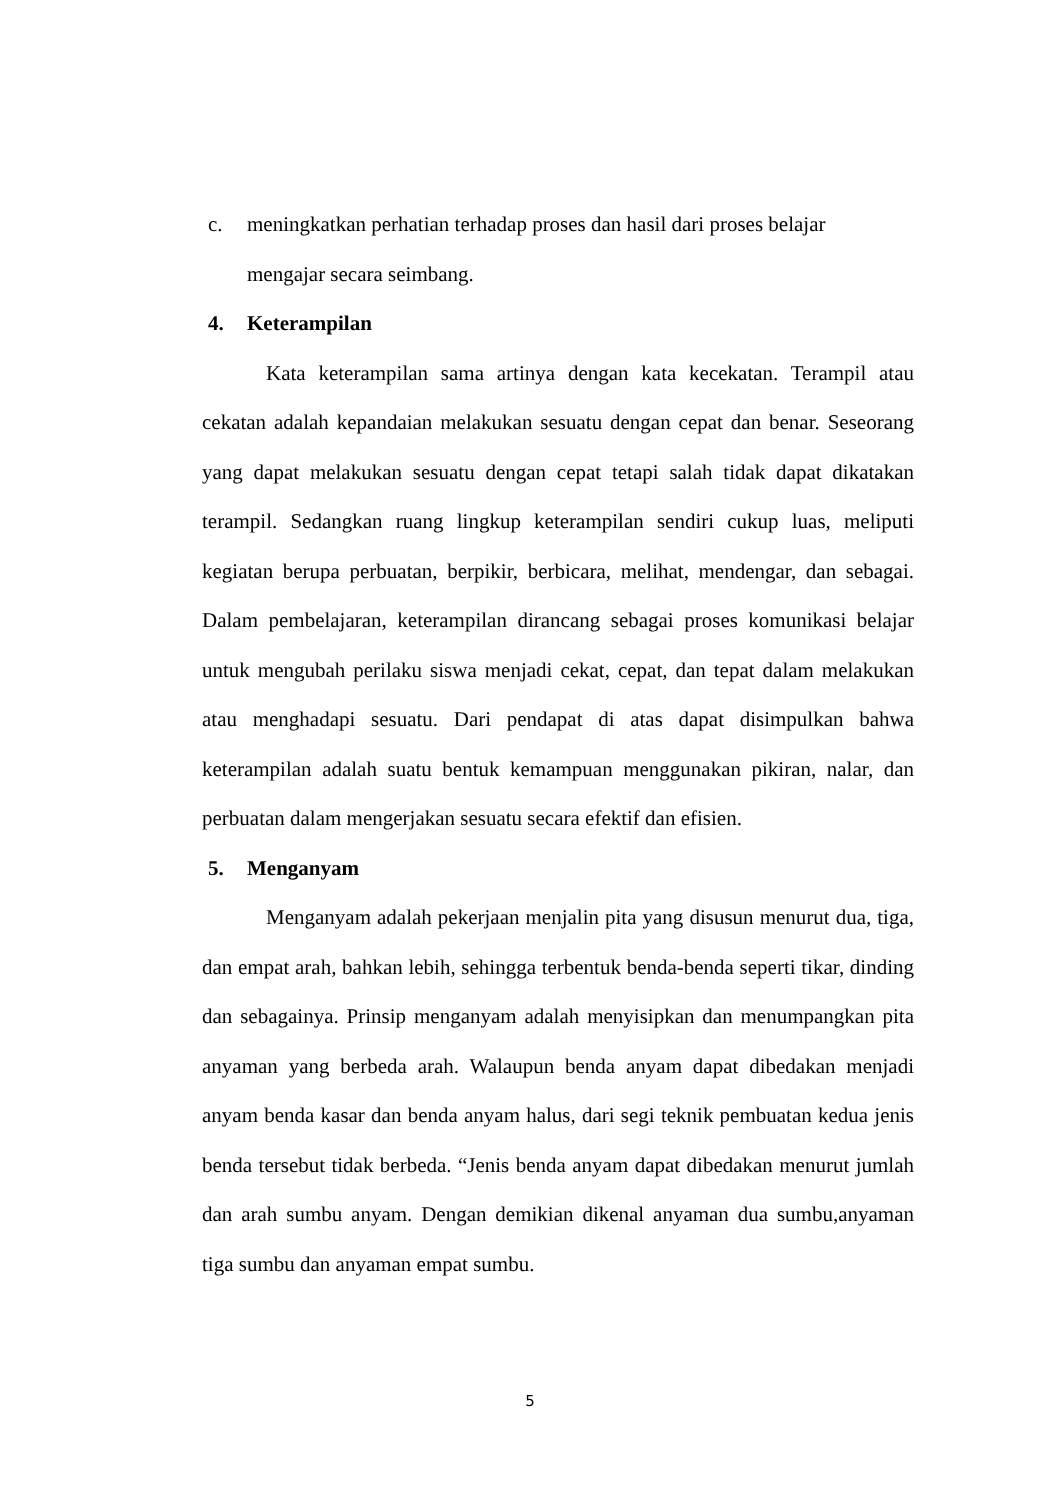c. meningkatkan perhatian terhadap proses dan hasil dari proses belajar
mengajar secara seimbang.
4. Keterampilan
Kata keterampilan sama artinya dengan kata kecekatan. Terampil atau cekatan adalah kepandaian melakukan sesuatu dengan cepat dan benar. Seseorang yang dapat melakukan sesuatu dengan cepat tetapi salah tidak dapat dikatakan terampil. Sedangkan ruang lingkup keterampilan sendiri cukup luas, meliputi kegiatan berupa perbuatan, berpikir, berbicara, melihat, mendengar, dan sebagai. Dalam pembelajaran, keterampilan dirancang sebagai proses komunikasi belajar untuk mengubah perilaku siswa menjadi cekat, cepat, dan tepat dalam melakukan atau menghadapi sesuatu. Dari pendapat di atas dapat disimpulkan bahwa keterampilan adalah suatu bentuk kemampuan menggunakan pikiran, nalar, dan perbuatan dalam mengerjakan sesuatu secara efektif dan efisien.
5. Menganyam
Menganyam adalah pekerjaan menjalin pita yang disusun menurut dua, tiga, dan empat arah, bahkan lebih, sehingga terbentuk benda-benda seperti tikar, dinding dan sebagainya. Prinsip menganyam adalah menyisipkan dan menumpangkan pita anyaman yang berbeda arah. Walaupun benda anyam dapat dibedakan menjadi anyam benda kasar dan benda anyam halus, dari segi teknik pembuatan kedua jenis benda tersebut tidak berbeda. “Jenis benda anyam dapat dibedakan menurut jumlah dan arah sumbu anyam. Dengan demikian dikenal anyaman dua sumbu,anyaman tiga sumbu dan anyaman empat sumbu.
5